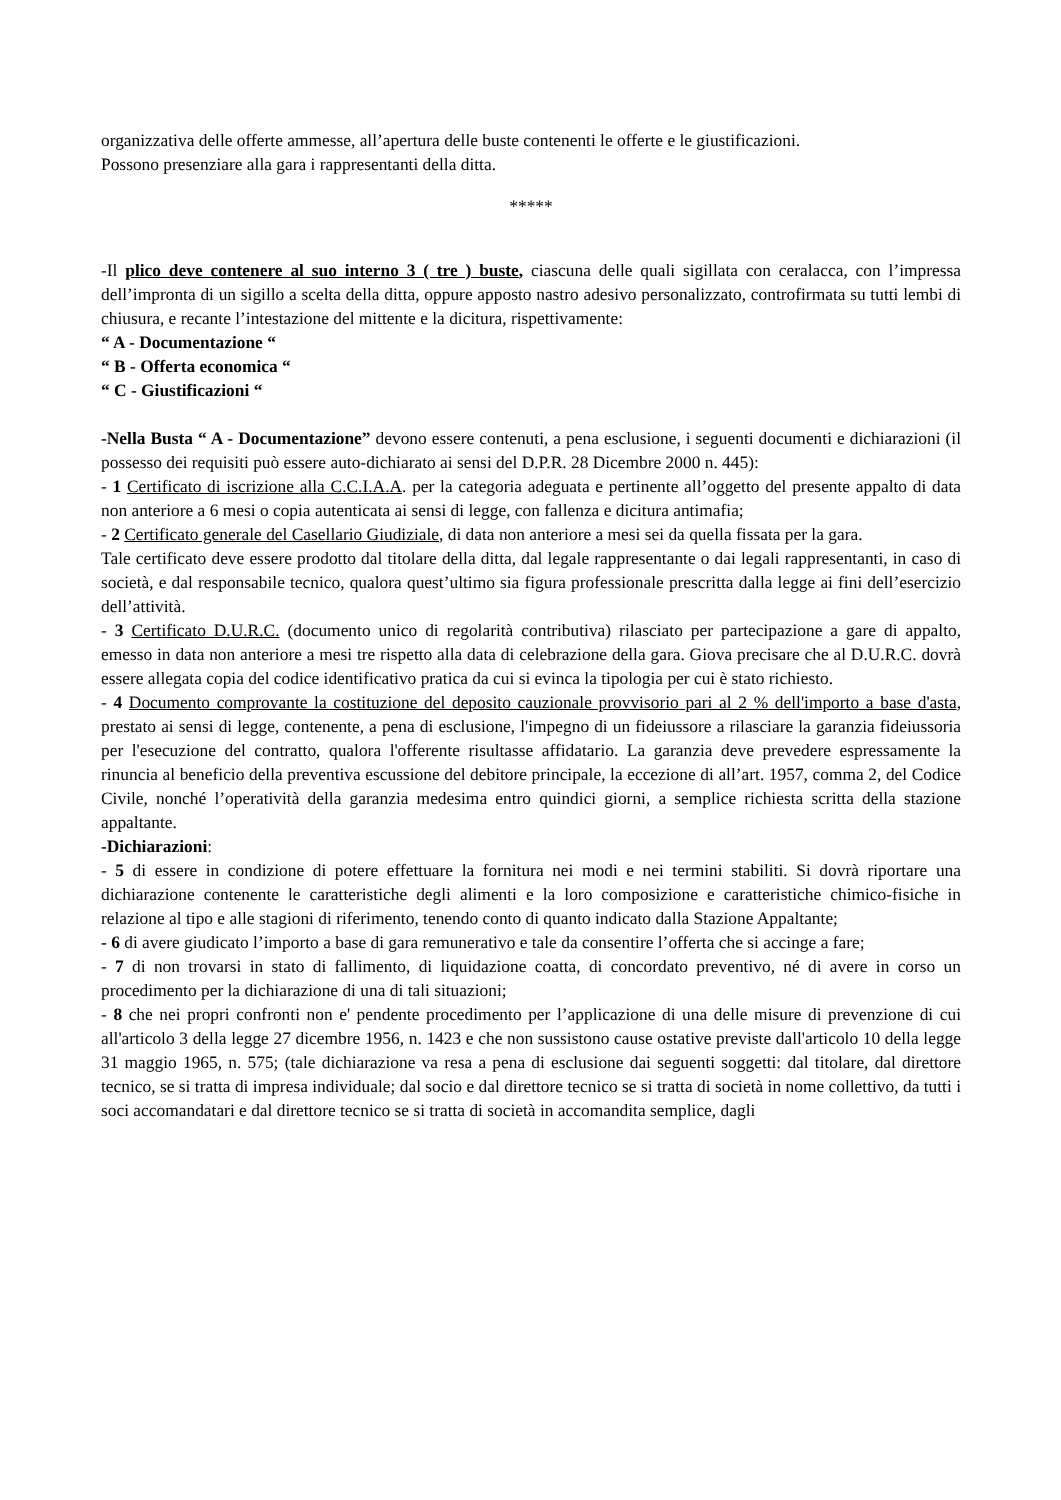organizzativa delle offerte ammesse, all’apertura delle buste contenenti le offerte e le giustificazioni.
Possono presenziare alla gara i rappresentanti della ditta.
*****
-Il plico deve contenere al suo interno 3 ( tre ) buste, ciascuna delle quali sigillata con ceralacca, con l’impressa dell’impronta di un sigillo a scelta della ditta, oppure apposto nastro adesivo personalizzato, controfirmata su tutti lembi di chiusura, e recante l’intestazione del mittente e la dicitura, rispettivamente:
“ A - Documentazione “
“ B - Offerta economica “
“ C - Giustificazioni “
-Nella Busta “ A - Documentazione” devono essere contenuti, a pena esclusione, i seguenti documenti e dichiarazioni (il possesso dei requisiti può essere auto-dichiarato ai sensi del D.P.R. 28 Dicembre 2000 n. 445):
- 1 Certificato di iscrizione alla C.C.I.A.A. per la categoria adeguata e pertinente all’oggetto del presente appalto di data non anteriore a 6 mesi o copia autenticata ai sensi di legge, con fallenza e dicitura antimafia;
- 2 Certificato generale del Casellario Giudiziale, di data non anteriore a mesi sei da quella fissata per la gara.
Tale certificato deve essere prodotto dal titolare della ditta, dal legale rappresentante o dai legali rappresentanti, in caso di società, e dal responsabile tecnico, qualora quest’ultimo sia figura professionale prescritta dalla legge ai fini dell’esercizio dell’attività.
- 3 Certificato D.U.R.C. (documento unico di regolarità contributiva) rilasciato per partecipazione a gare di appalto, emesso in data non anteriore a mesi tre rispetto alla data di celebrazione della gara. Giova precisare che al D.U.R.C. dovrà essere allegata copia del codice identificativo pratica da cui si evinca la tipologia per cui è stato richiesto.
- 4 Documento comprovante la costituzione del deposito cauzionale provvisorio pari al 2 % dell'importo a base d'asta, prestato ai sensi di legge, contenente, a pena di esclusione, l'impegno di un fideiussore a rilasciare la garanzia fideiussoria per l'esecuzione del contratto, qualora l'offerente risultasse affidatario. La garanzia deve prevedere espressamente la rinuncia al beneficio della preventiva escussione del debitore principale, la eccezione di all’art. 1957, comma 2, del Codice Civile, nonché l’operatività della garanzia medesima entro quindici giorni, a semplice richiesta scritta della stazione appaltante.
-Dichiarazioni:
- 5 di essere in condizione di potere effettuare la fornitura nei modi e nei termini stabiliti. Si dovrà riportare una dichiarazione contenente le caratteristiche degli alimenti e la loro composizione e caratteristiche chimico-fisiche in relazione al tipo e alle stagioni di riferimento, tenendo conto di quanto indicato dalla Stazione Appaltante;
- 6 di avere giudicato l’importo a base di gara remunerativo e tale da consentire l’offerta che si accinge a fare;
- 7 di non trovarsi in stato di fallimento, di liquidazione coatta, di concordato preventivo, né di avere in corso un procedimento per la dichiarazione di una di tali situazioni;
- 8 che nei propri confronti non e' pendente procedimento per l’applicazione di una delle misure di prevenzione di cui all'articolo 3 della legge 27 dicembre 1956, n. 1423 e che non sussistono cause ostative previste dall'articolo 10 della legge 31 maggio 1965, n. 575; (tale dichiarazione va resa a pena di esclusione dai seguenti soggetti: dal titolare, dal direttore tecnico, se si tratta di impresa individuale; dal socio e dal direttore tecnico se si tratta di società in nome collettivo, da tutti i soci accomandatari e dal direttore tecnico se si tratta di società in accomandita semplice, dagli